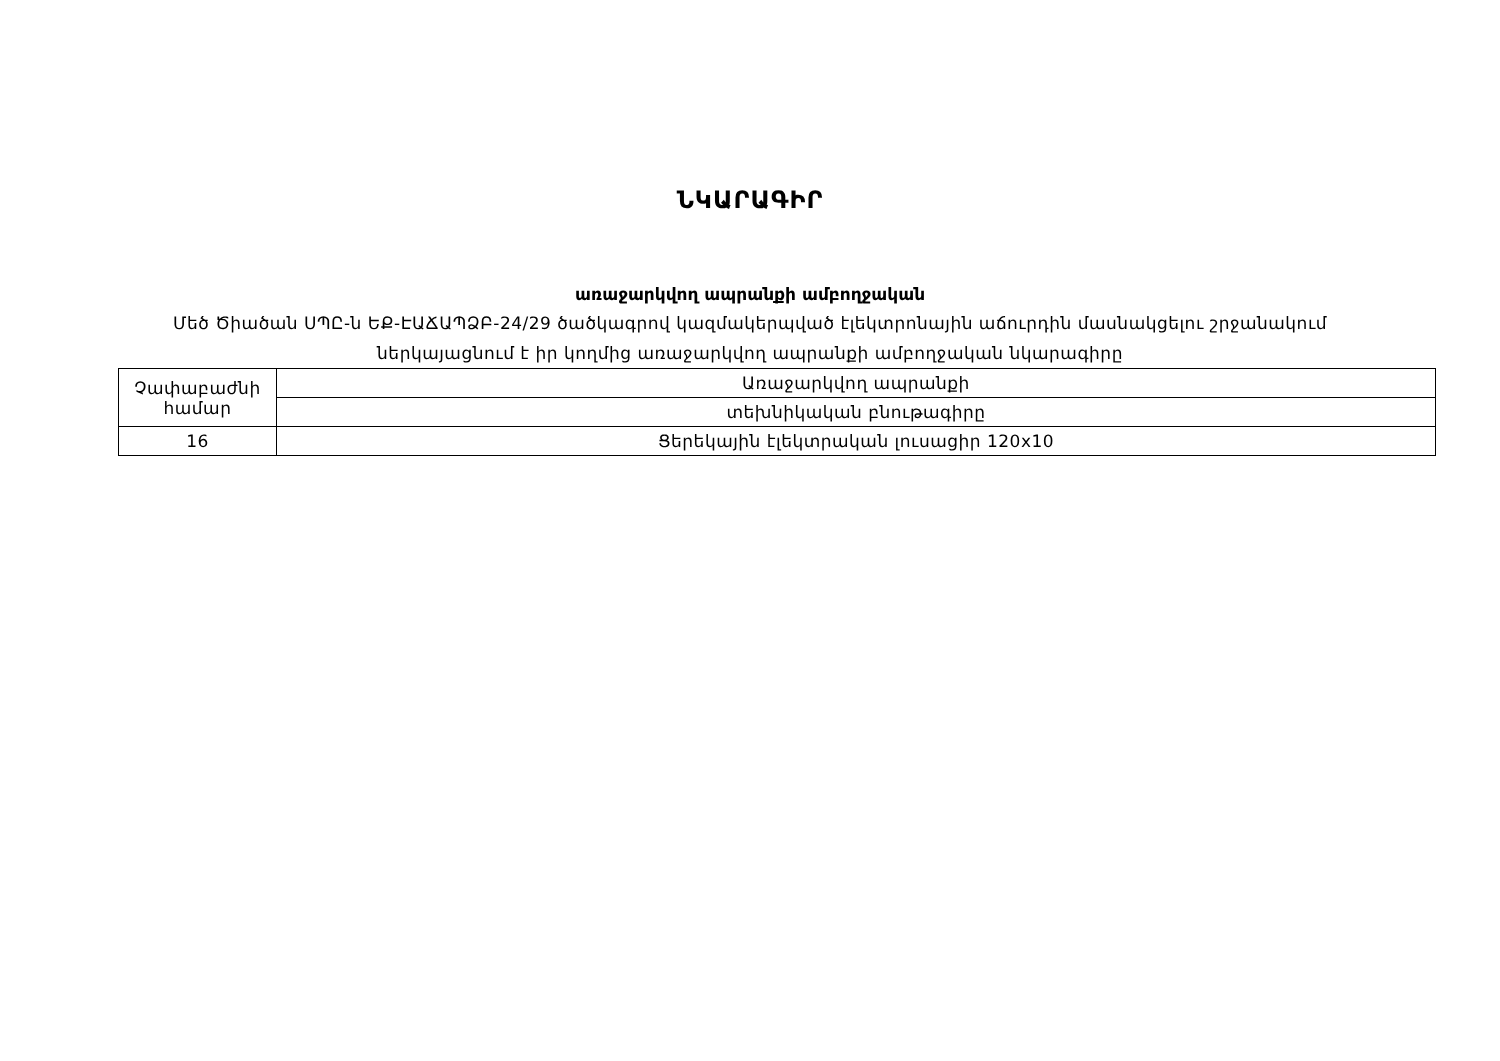ՆԿԱՐԱԳԻՐ
առաջարկվող ապրանքի ամբողջական
Մեծ Ծիածան ՍՊԸ-ն ԵՔ-ԷԱՃԱՊՁԲ-24/29 ծածկագրով կազմակերպված էլեկտրոնային աճուրդին մասնակցելու շրջանակում
ներկայացնում է իր կողմից առաջարկվող ապրանքի ամբողջական նկարագիրը
| Չափաբաժնի համար | Առաջարկվող ապրանքի |
| | տեխնիկական բնութագիրը |
| 16 | Ցերեկային էլեկտրական լուսացիր 120x10 |